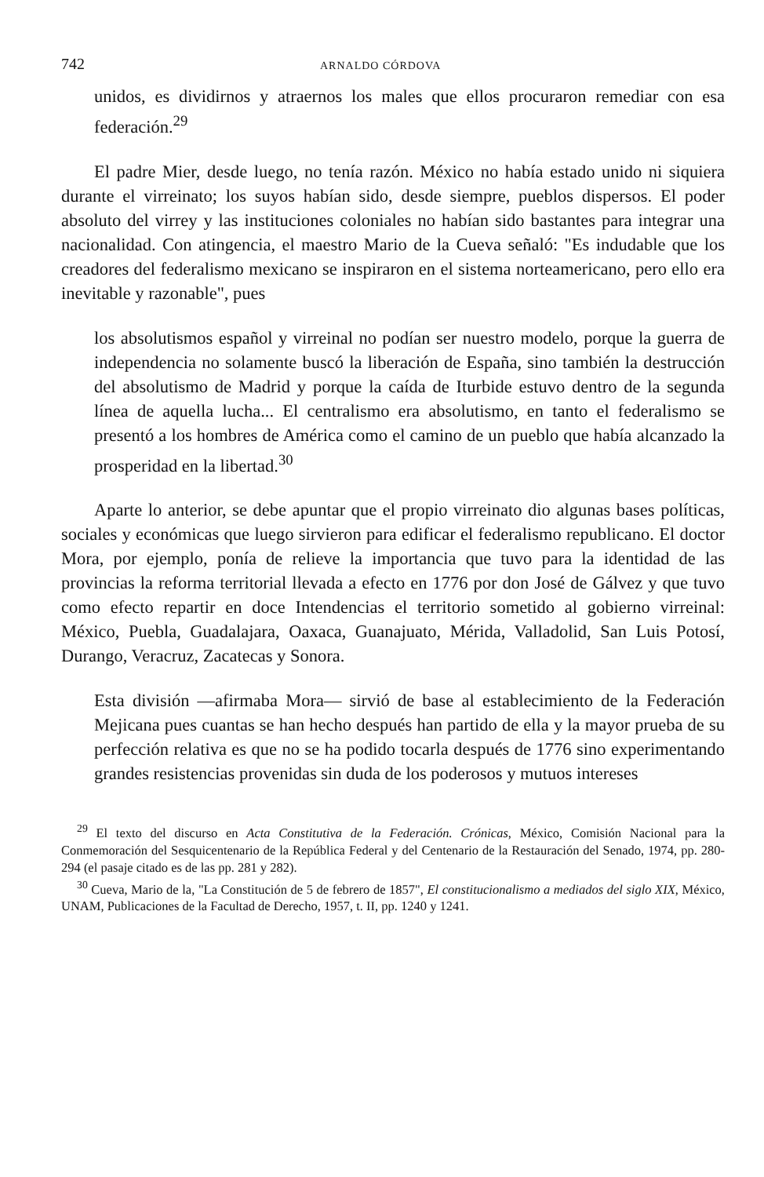742 ARNALDO CÓRDOVA
unidos, es dividirnos y atraernos los males que ellos procuraron remediar con esa federación.<sup>29</sup>
El padre Mier, desde luego, no tenía razón. México no había estado unido ni siquiera durante el virreinato; los suyos habían sido, desde siempre, pueblos dispersos. El poder absoluto del virrey y las instituciones coloniales no habían sido bastantes para integrar una nacionalidad. Con atingencia, el maestro Mario de la Cueva señaló: "Es indudable que los creadores del federalismo mexicano se inspiraron en el sistema norteamericano, pero ello era inevitable y razonable", pues
los absolutismos español y virreinal no podían ser nuestro modelo, porque la guerra de independencia no solamente buscó la liberación de España, sino también la destrucción del absolutismo de Madrid y porque la caída de Iturbide estuvo dentro de la segunda línea de aquella lucha... El centralismo era absolutismo, en tanto el federalismo se presentó a los hombres de América como el camino de un pueblo que había alcanzado la prosperidad en la libertad.<sup>30</sup>
Aparte lo anterior, se debe apuntar que el propio virreinato dio algunas bases políticas, sociales y económicas que luego sirvieron para edificar el federalismo republicano. El doctor Mora, por ejemplo, ponía de relieve la importancia que tuvo para la identidad de las provincias la reforma territorial llevada a efecto en 1776 por don José de Gálvez y que tuvo como efecto repartir en doce Intendencias el territorio sometido al gobierno virreinal: México, Puebla, Guadalajara, Oaxaca, Guanajuato, Mérida, Valladolid, San Luis Potosí, Durango, Veracruz, Zacatecas y Sonora.
Esta división —afirmaba Mora— sirvió de base al establecimiento de la Federación Mejicana pues cuantas se han hecho después han partido de ella y la mayor prueba de su perfección relativa es que no se ha podido tocarla después de 1776 sino experimentando grandes resistencias provenidas sin duda de los poderosos y mutuos intereses
<sup>29</sup> El texto del discurso en Acta Constitutiva de la Federación. Crónicas, México, Comisión Nacional para la Conmemoración del Sesquicentenario de la República Federal y del Centenario de la Restauración del Senado, 1974, pp. 280-294 (el pasaje citado es de las pp. 281 y 282).
<sup>30</sup> Cueva, Mario de la, "La Constitución de 5 de febrero de 1857", El constitucionalismo a mediados del siglo XIX, México, UNAM, Publicaciones de la Facultad de Derecho, 1957, t. II, pp. 1240 y 1241.